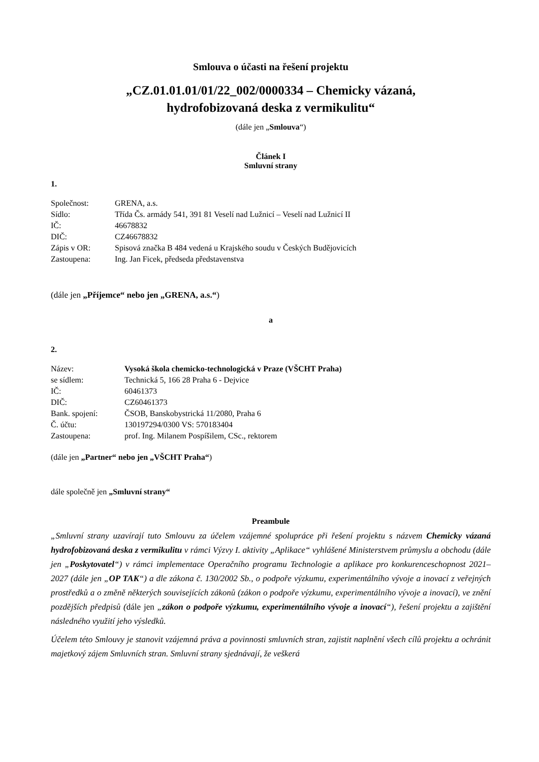Smlouva o účasti na řešení projektu
„CZ.01.01.01/01/22_002/0000334 – Chemicky vázaná,
hydrofobizovaná deska z vermikulitu“
(dále jen „Smlouva“)
Článek I
Smluvní strany
1.
| Společnost: | GRENA, a.s. |
| Sídlo: | Třída Čs. armády 541, 391 81 Veselí nad Lužnicí – Veselí nad Lužnicí II |
| IČ: | 46678832 |
| DIČ: | CZ46678832 |
| Zápis v OR: | Spisová značka B 484 vedená u Krajského soudu v Českých Budějovicích |
| Zastoupena: | Ing. Jan Ficek, předseda představenstva |
(dále jen „Příjemce“ nebo jen „GRENA, a.s.“)
a
2.
| Název: | Vysoká škola chemicko-technologická v Praze (VŠCHT Praha) |
| se sídlem: | Technická 5, 166 28 Praha 6 - Dejvice |
| IČ: | 60461373 |
| DIČ: | CZ60461373 |
| Bank. spojení: | ČSOB, Banskobystrická 11/2080, Praha 6 |
| Č. účtu: | 130197294/0300 VS: 570183404 |
| Zastoupena: | prof. Ing. Milanem Pospíšilem, CSc., rektorem |
(dále jen „Partner“ nebo jen „VŠCHT Praha“)
dále společně jen „Smluvní strany“
Preambule
„Smluvní strany uzavírají tuto Smlouvu za účelem vzájemné spolupráce při řešení projektu s názvem Chemicky vázaná hydrofobizovaná deska z vermikulitu v rámci Výzvy I. aktivity „Aplikace“ vyhlášené Ministerstvem průmyslu a obchodu (dále jen „Poskytovatel“) v rámci implementace Operačního programu Technologie a aplikace pro konkurenceschopnost 2021–2027 (dále jen „OP TAK“) a dle zákona č. 130/2002 Sb., o podpoře výzkumu, experimentálního vývoje a inovací z veřejných prostředků a o změně některých souvisejících zákonů (zákon o podpoře výzkumu, experimentálního vývoje a inovací), ve znění pozdějších předpisů (dále jen „zákon o podpoře výzkumu, experimentálního vývoje a inovací“), řešení projektu a zajištění následného využití jeho výsledků.
Účelem této Smlouvy je stanovit vzájemná práva a povinnosti smluvních stran, zajistit naplnění všech cílů projektu a ochránit majetkový zájem Smluvních stran. Smluvní strany sjednávají, že veškerá